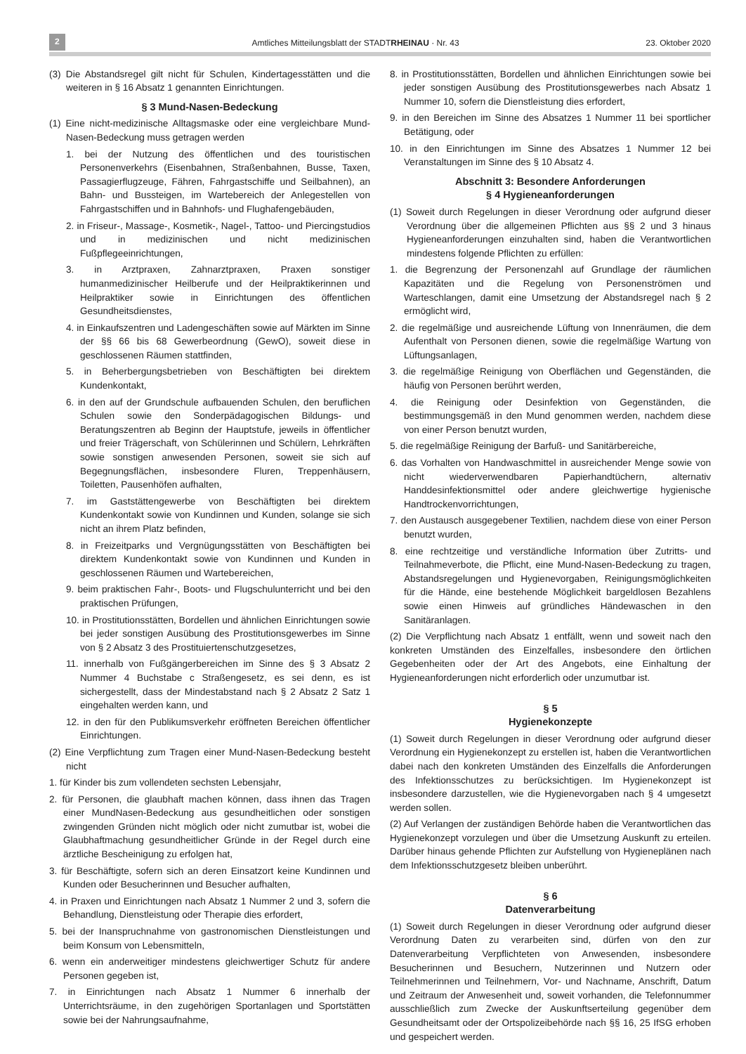2 Amtliches Mitteilungsblatt der STADTRHEINAU · Nr. 43 23. Oktober 2020
(3) Die Abstandsregel gilt nicht für Schulen, Kindertagesstätten und die weiteren in § 16 Absatz 1 genannten Einrichtungen.
§ 3 Mund-Nasen-Bedeckung
(1) Eine nicht-medizinische Alltagsmaske oder eine vergleichbare Mund-Nasen-Bedeckung muss getragen werden
1. bei der Nutzung des öffentlichen und des touristischen Personenverkehrs (Eisenbahnen, Straßenbahnen, Busse, Taxen, Passagierflugzeuge, Fähren, Fahrgastschiffe und Seilbahnen), an Bahn- und Bussteigen, im Wartebereich der Anlegestellen von Fahrgastschiffen und in Bahnhofs- und Flughafengebäuden,
2. in Friseur-, Massage-, Kosmetik-, Nagel-, Tattoo- und Piercingstudios und in medizinischen und nicht medizinischen Fußpflegeeinrichtungen,
3. in Arztpraxen, Zahnarztpraxen, Praxen sonstiger humanmedizinischer Heilberufe und der Heilpraktikerinnen und Heilpraktiker sowie in Einrichtungen des öffentlichen Gesundheitsdienstes,
4. in Einkaufszentren und Ladengeschäften sowie auf Märkten im Sinne der §§ 66 bis 68 Gewerbeordnung (GewO), soweit diese in geschlossenen Räumen stattfinden,
5. in Beherbergungsbetrieben von Beschäftigten bei direktem Kundenkontakt,
6. in den auf der Grundschule aufbauenden Schulen, den beruflichen Schulen sowie den Sonderpädagogischen Bildungs- und Beratungszentren ab Beginn der Hauptstufe, jeweils in öffentlicher und freier Trägerschaft, von Schülerinnen und Schülern, Lehrkräften sowie sonstigen anwesenden Personen, soweit sie sich auf Begegnungsflächen, insbesondere Fluren, Treppenhäusern, Toiletten, Pausenhöfen aufhalten,
7. im Gaststättengewerbe von Beschäftigten bei direktem Kundenkontakt sowie von Kundinnen und Kunden, solange sie sich nicht an ihrem Platz befinden,
8. in Freizeitparks und Vergnügungsstätten von Beschäftigten bei direktem Kundenkontakt sowie von Kundinnen und Kunden in geschlossenen Räumen und Wartebereichen,
9. beim praktischen Fahr-, Boots- und Flugschulunterricht und bei den praktischen Prüfungen,
10. in Prostitutionsstätten, Bordellen und ähnlichen Einrichtungen sowie bei jeder sonstigen Ausübung des Prostitutionsgewerbes im Sinne von § 2 Absatz 3 des Prostituiertenschutzgesetzes,
11. innerhalb von Fußgängerbereichen im Sinne des § 3 Absatz 2 Nummer 4 Buchstabe c Straßengesetz, es sei denn, es ist sichergestellt, dass der Mindestabstand nach § 2 Absatz 2 Satz 1 eingehalten werden kann, und
12. in den für den Publikumsverkehr eröffneten Bereichen öffentlicher Einrichtungen.
(2) Eine Verpflichtung zum Tragen einer Mund-Nasen-Bedeckung besteht nicht
1. für Kinder bis zum vollendeten sechsten Lebensjahr,
2. für Personen, die glaubhaft machen können, dass ihnen das Tragen einer MundNasen-Bedeckung aus gesundheitlichen oder sonstigen zwingenden Gründen nicht möglich oder nicht zumutbar ist, wobei die Glaubhaftmachung gesundheitlicher Gründe in der Regel durch eine ärztliche Bescheinigung zu erfolgen hat,
3. für Beschäftigte, sofern sich an deren Einsatzort keine Kundinnen und Kunden oder Besucherinnen und Besucher aufhalten,
4. in Praxen und Einrichtungen nach Absatz 1 Nummer 2 und 3, sofern die Behandlung, Dienstleistung oder Therapie dies erfordert,
5. bei der Inanspruchnahme von gastronomischen Dienstleistungen und beim Konsum von Lebensmitteln,
6. wenn ein anderweitiger mindestens gleichwertiger Schutz für andere Personen gegeben ist,
7. in Einrichtungen nach Absatz 1 Nummer 6 innerhalb der Unterrichtsräume, in den zugehörigen Sportanlagen und Sportstätten sowie bei der Nahrungsaufnahme,
8. in Prostitutionsstätten, Bordellen und ähnlichen Einrichtungen sowie bei jeder sonstigen Ausübung des Prostitutionsgewerbes nach Absatz 1 Nummer 10, sofern die Dienstleistung dies erfordert,
9. in den Bereichen im Sinne des Absatzes 1 Nummer 11 bei sportlicher Betätigung, oder
10. in den Einrichtungen im Sinne des Absatzes 1 Nummer 12 bei Veranstaltungen im Sinne des § 10 Absatz 4.
Abschnitt 3: Besondere Anforderungen
§ 4 Hygieneanforderungen
(1) Soweit durch Regelungen in dieser Verordnung oder aufgrund dieser Verordnung über die allgemeinen Pflichten aus §§ 2 und 3 hinaus Hygieneanforderungen einzuhalten sind, haben die Verantwortlichen mindestens folgende Pflichten zu erfüllen:
1. die Begrenzung der Personenzahl auf Grundlage der räumlichen Kapazitäten und die Regelung von Personenströmen und Warteschlangen, damit eine Umsetzung der Abstandsregel nach § 2 ermöglicht wird,
2. die regelmäßige und ausreichende Lüftung von Innenräumen, die dem Aufenthalt von Personen dienen, sowie die regelmäßige Wartung von Lüftungsanlagen,
3. die regelmäßige Reinigung von Oberflächen und Gegenständen, die häufig von Personen berührt werden,
4. die Reinigung oder Desinfektion von Gegenständen, die bestimmungsgemäß in den Mund genommen werden, nachdem diese von einer Person benutzt wurden,
5. die regelmäßige Reinigung der Barfuß- und Sanitärbereiche,
6. das Vorhalten von Handwaschmittel in ausreichender Menge sowie von nicht wiederverwendbaren Papierhandtüchern, alternativ Handdesinfektionsmittel oder andere gleichwertige hygienische Handtrockenvorrichtungen,
7. den Austausch ausgegebener Textilien, nachdem diese von einer Person benutzt wurden,
8. eine rechtzeitige und verständliche Information über Zutritts- und Teilnahmeverbote, die Pflicht, eine Mund-Nasen-Bedeckung zu tragen, Abstandsregelungen und Hygienevorgaben, Reinigungsmöglichkeiten für die Hände, eine bestehende Möglichkeit bargeldlosen Bezahlens sowie einen Hinweis auf gründliches Händewaschen in den Sanitäranlagen.
(2) Die Verpflichtung nach Absatz 1 entfällt, wenn und soweit nach den konkreten Umständen des Einzelfalles, insbesondere den örtlichen Gegebenheiten oder der Art des Angebots, eine Einhaltung der Hygieneanforderungen nicht erforderlich oder unzumutbar ist.
§ 5
Hygienekonzepte
(1) Soweit durch Regelungen in dieser Verordnung oder aufgrund dieser Verordnung ein Hygienekonzept zu erstellen ist, haben die Verantwortlichen dabei nach den konkreten Umständen des Einzelfalls die Anforderungen des Infektionsschutzes zu berücksichtigen. Im Hygienekonzept ist insbesondere darzustellen, wie die Hygienevorgaben nach § 4 umgesetzt werden sollen.
(2) Auf Verlangen der zuständigen Behörde haben die Verantwortlichen das Hygienekonzept vorzulegen und über die Umsetzung Auskunft zu erteilen. Darüber hinaus gehende Pflichten zur Aufstellung von Hygieneplänen nach dem Infektionsschutzgesetz bleiben unberührt.
§ 6
Datenverarbeitung
(1) Soweit durch Regelungen in dieser Verordnung oder aufgrund dieser Verordnung Daten zu verarbeiten sind, dürfen von den zur Datenverarbeitung Verpflichteten von Anwesenden, insbesondere Besucherinnen und Besuchern, Nutzerinnen und Nutzern oder Teilnehmerinnen und Teilnehmern, Vor- und Nachname, Anschrift, Datum und Zeitraum der Anwesenheit und, soweit vorhanden, die Telefonnummer ausschließlich zum Zwecke der Auskunftserteilung gegenüber dem Gesundheitsamt oder der Ortspolizeibehörde nach §§ 16, 25 IfSG erhoben und gespeichert werden.